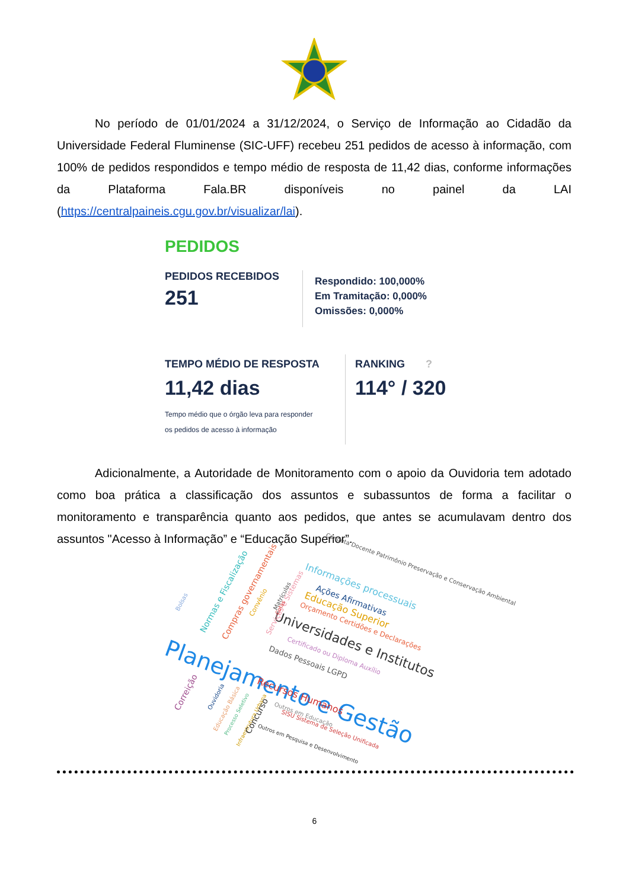No período de 01/01/2024 a 31/12/2024, o Serviço de Informação ao Cidadão da Universidade Federal Fluminense (SIC-UFF) recebeu 251 pedidos de acesso à informação, com 100% de pedidos respondidos e tempo médio de resposta de 11,42 dias, conforme informações da Plataforma Fala.BR disponíveis no painel da LAI (https://centralpaineis.cgu.gov.br/visualizar/lai).
PEDIDOS
PEDIDOS RECEBIDOS
251
Respondido: 100,000%
Em Tramitação: 0,000%
Omissões: 0,000%
TEMPO MÉDIO DE RESPOSTA
11,42 dias
Tempo médio que o órgão leva para responder
os pedidos de acesso à informação
RANKING ?
114° / 320
Adicionalmente, a Autoridade de Monitoramento com o apoio da Ouvidoria tem adotado como boa prática a classificação dos assuntos e subassuntos de forma a facilitar o monitoramento e transparência quanto aos pedidos, que antes se acumulavam dentro dos assuntos "Acesso à Informação” e “Educação Superior”.
Planejamento e Gestão Universidades e Institutos
Informações processuais
Educação Superior
Ações Afirmativas
Conduta Docente Patrimônio Preservação e Conservação Ambiental
Orçamento Certidões e Declarações
Certificado ou Diploma Auxílio
Dados Pessoais LGPD
Recursos Humanos
Outros em Educação
SISU Sistema de Seleção Unificada
Outros em Pesquisa e Desenvolvimento
Normas e Fiscalização Compras governamentais
Bolsas Convênio Serviços e Sistemas
Matrículas
Cotas
Correição Ouvidoria
Educação Básica
Processo Seletivo
Infraestrutura Urbana Concurso
6